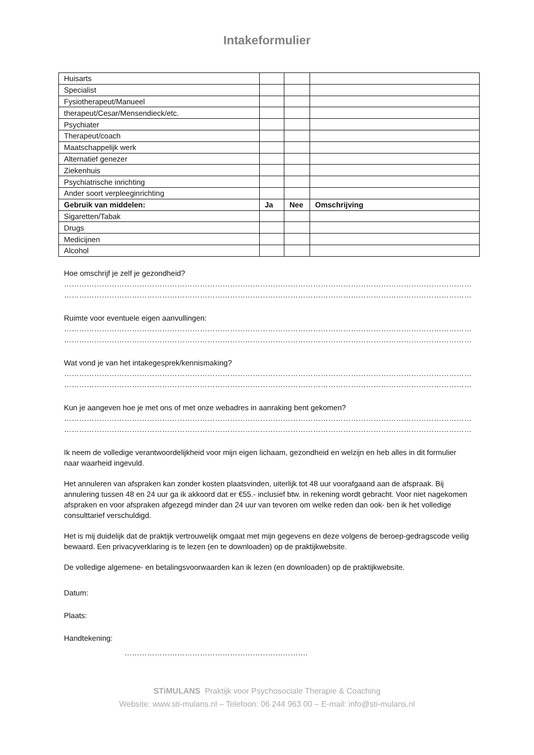Intakeformulier
| Huisarts | | | |
| Specialist | | | |
| Fysiotherapeut/Manueel | | | |
| therapeut/Cesar/Mensendieck/etc. | | | |
| Psychiater | | | |
| Therapeut/coach | | | |
| Maatschappelijk werk | | | |
| Alternatief genezer | | | |
| Ziekenhuis | | | |
| Psychiatrische inrichting | | | |
| Ander soort verpleeginrichting | | | |
| Gebruik van middelen: | Ja | Nee | Omschrijving |
| Sigaretten/Tabak | | | |
| Drugs | | | |
| Medicijnen | | | |
| Alcohol | | | |
Hoe omschrijf je zelf je gezondheid?
……………………………………………………………………………………………………………………………………………………………………
……………………………………………………………………………………………………………………………………………………………………
Ruimte voor eventuele eigen aanvullingen:
……………………………………………………………………………………………………………………………………………………………………
……………………………………………………………………………………………………………………………………………………………………
Wat vond je van het intakegesprek/kennismaking?
……………………………………………………………………………………………………………………………………………………………………
……………………………………………………………………………………………………………………………………………………………………
Kun je aangeven hoe je met ons of met onze webadres in aanraking bent gekomen?
……………………………………………………………………………………………………………………………………………………………………
……………………………………………………………………………………………………………………………………………………………………
Ik neem de volledige verantwoordelijkheid voor mijn eigen lichaam, gezondheid en welzijn en heb alles in dit formulier naar waarheid ingevuld.
Het annuleren van afspraken kan zonder kosten plaatsvinden, uiterlijk tot 48 uur voorafgaand aan de afspraak. Bij annulering tussen 48 en 24 uur ga ik akkoord dat er €55.- inclusief btw. in rekening wordt gebracht. Voor niet nagekomen afspraken en voor afspraken afgezegd minder dan 24 uur van tevoren om welke reden dan ook- ben ik het volledige consulttarief verschuldigd.
Het is mij duidelijk dat de praktijk vertrouwelijk omgaat met mijn gegevens en deze volgens de beroep-gedragscode veilig bewaard. Een privacyverklaring is te lezen (en te downloaden) op de praktijkwebsite.
De volledige algemene- en betalingsvoorwaarden kan ik lezen (en downloaden) op de praktijkwebsite.
Datum:
Plaats:
Handtekening:
……………………………………………………………….
STiMULANS Praktijk voor Psychosociale Therapie & Coaching
Website: www.sti-mulans.nl – Telefoon: 06 244 963 00 – E-mail: info@sti-mulans.nl